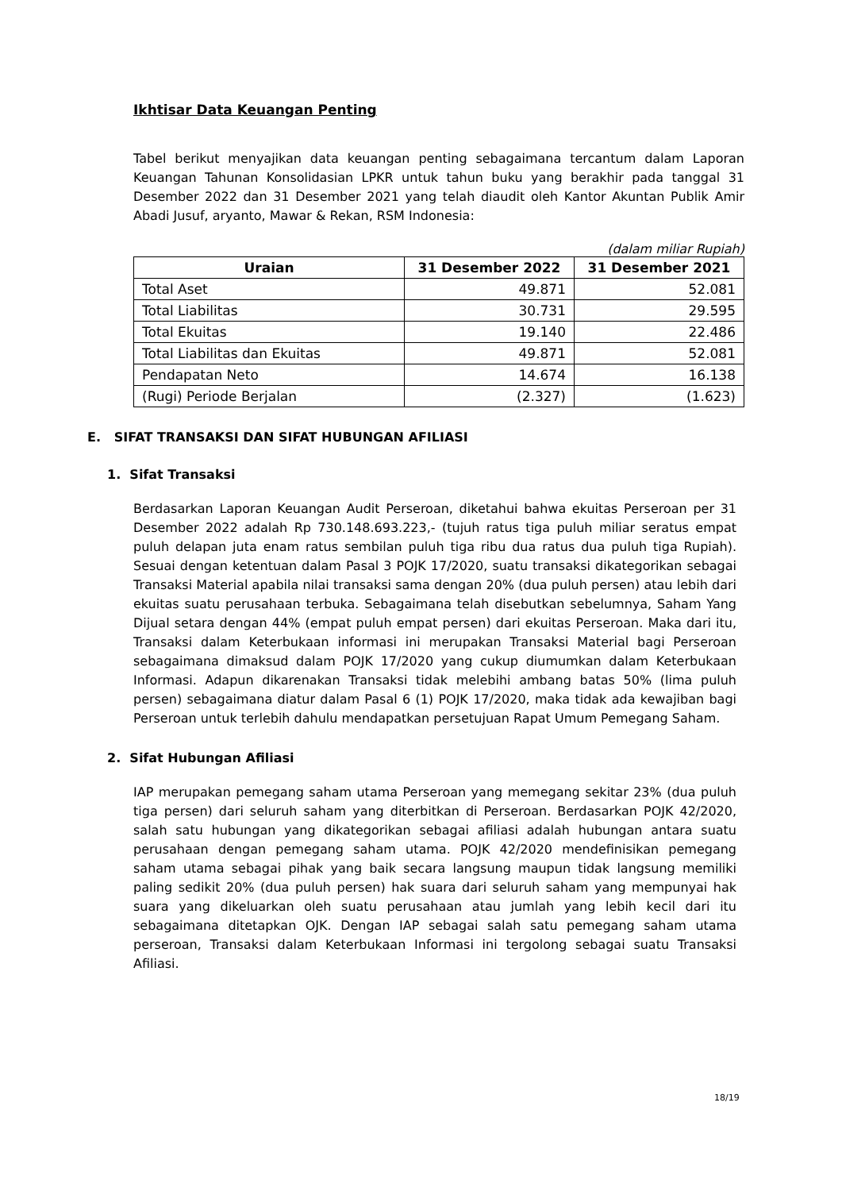Ikhtisar Data Keuangan Penting
Tabel berikut menyajikan data keuangan penting sebagaimana tercantum dalam Laporan Keuangan Tahunan Konsolidasian LPKR untuk tahun buku yang berakhir pada tanggal 31 Desember 2022 dan 31 Desember 2021 yang telah diaudit oleh Kantor Akuntan Publik Amir Abadi Jusuf, aryanto, Mawar & Rekan, RSM Indonesia:
(dalam miliar Rupiah)
| Uraian | 31 Desember 2022 | 31 Desember 2021 |
| --- | --- | --- |
| Total Aset | 49.871 | 52.081 |
| Total Liabilitas | 30.731 | 29.595 |
| Total Ekuitas | 19.140 | 22.486 |
| Total Liabilitas dan Ekuitas | 49.871 | 52.081 |
| Pendapatan Neto | 14.674 | 16.138 |
| (Rugi) Periode Berjalan | (2.327) | (1.623) |
E. SIFAT TRANSAKSI DAN SIFAT HUBUNGAN AFILIASI
1. Sifat Transaksi
Berdasarkan Laporan Keuangan Audit Perseroan, diketahui bahwa ekuitas Perseroan per 31 Desember 2022 adalah Rp 730.148.693.223,- (tujuh ratus tiga puluh miliar seratus empat puluh delapan juta enam ratus sembilan puluh tiga ribu dua ratus dua puluh tiga Rupiah). Sesuai dengan ketentuan dalam Pasal 3 POJK 17/2020, suatu transaksi dikategorikan sebagai Transaksi Material apabila nilai transaksi sama dengan 20% (dua puluh persen) atau lebih dari ekuitas suatu perusahaan terbuka. Sebagaimana telah disebutkan sebelumnya, Saham Yang Dijual setara dengan 44% (empat puluh empat persen) dari ekuitas Perseroan. Maka dari itu, Transaksi dalam Keterbukaan informasi ini merupakan Transaksi Material bagi Perseroan sebagaimana dimaksud dalam POJK 17/2020 yang cukup diumumkan dalam Keterbukaan Informasi. Adapun dikarenakan Transaksi tidak melebihi ambang batas 50% (lima puluh persen) sebagaimana diatur dalam Pasal 6 (1) POJK 17/2020, maka tidak ada kewajiban bagi Perseroan untuk terlebih dahulu mendapatkan persetujuan Rapat Umum Pemegang Saham.
2. Sifat Hubungan Afiliasi
IAP merupakan pemegang saham utama Perseroan yang memegang sekitar 23% (dua puluh tiga persen) dari seluruh saham yang diterbitkan di Perseroan. Berdasarkan POJK 42/2020, salah satu hubungan yang dikategorikan sebagai afiliasi adalah hubungan antara suatu perusahaan dengan pemegang saham utama. POJK 42/2020 mendefinisikan pemegang saham utama sebagai pihak yang baik secara langsung maupun tidak langsung memiliki paling sedikit 20% (dua puluh persen) hak suara dari seluruh saham yang mempunyai hak suara yang dikeluarkan oleh suatu perusahaan atau jumlah yang lebih kecil dari itu sebagaimana ditetapkan OJK. Dengan IAP sebagai salah satu pemegang saham utama perseroan, Transaksi dalam Keterbukaan Informasi ini tergolong sebagai suatu Transaksi Afiliasi.
18/19